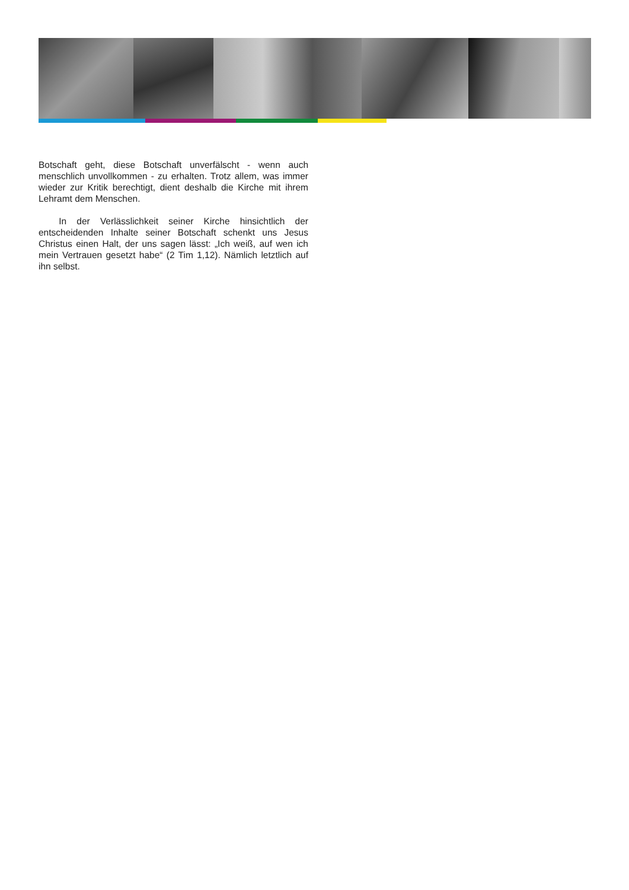Botschaft geht, diese Botschaft unverfälscht - wenn auch menschlich unvollkommen - zu erhalten. Trotz allem, was immer wieder zur Kritik berechtigt, dient deshalb die Kirche mit ihrem Lehramt dem Menschen.
In der Verlässlichkeit seiner Kirche hinsichtlich der entscheidenden Inhalte seiner Botschaft schenkt uns Jesus Christus einen Halt, der uns sagen lässt: „Ich weiß, auf wen ich mein Vertrauen gesetzt habe“ (2 Tim 1,12). Nämlich letztlich auf ihn selbst.